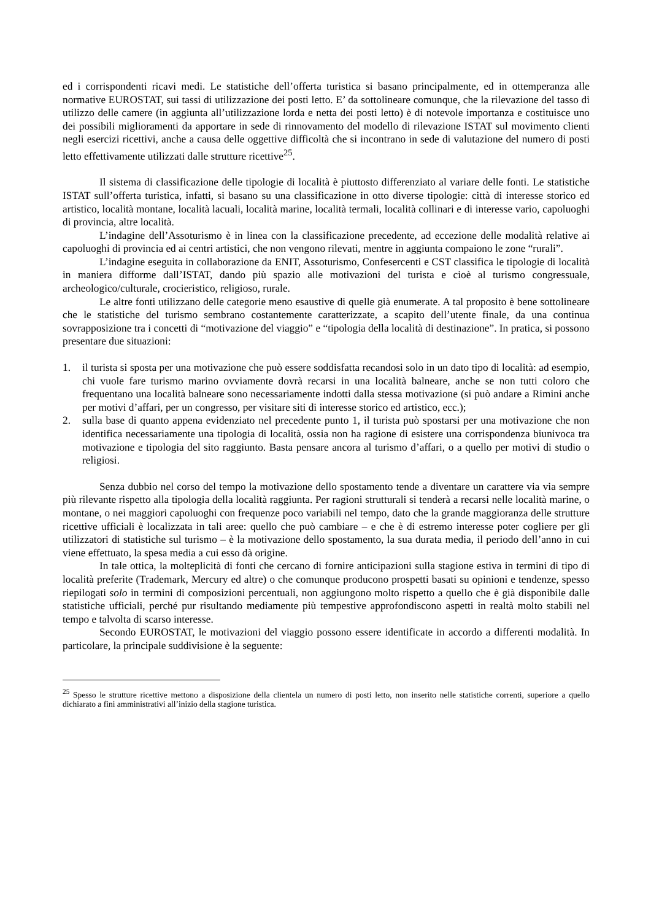ed i corrispondenti ricavi medi. Le statistiche dell’offerta turistica si basano principalmente, ed in ottemperanza alle normative EUROSTAT, sui tassi di utilizzazione dei posti letto. E’ da sottolineare comunque, che la rilevazione del tasso di utilizzo delle camere (in aggiunta all’utilizzazione lorda e netta dei posti letto) è di notevole importanza e costituisce uno dei possibili miglioramenti da apportare in sede di rinnovamento del modello di rilevazione ISTAT sul movimento clienti negli esercizi ricettivi, anche a causa delle oggettive difficoltà che si incontrano in sede di valutazione del numero di posti letto effettivamente utilizzati dalle strutture ricettive<sup>25</sup>.
Il sistema di classificazione delle tipologie di località è piuttosto differenziato al variare delle fonti. Le statistiche ISTAT sull’offerta turistica, infatti, si basano su una classificazione in otto diverse tipologie: città di interesse storico ed artistico, località montane, località lacuali, località marine, località termali, località collinari e di interesse vario, capoluoghi di provincia, altre località.
L’indagine dell’Assoturismo è in linea con la classificazione precedente, ad eccezione delle modalità relative ai capoluoghi di provincia ed ai centri artistici, che non vengono rilevati, mentre in aggiunta compaiono le zone “rurali”.
L’indagine eseguita in collaborazione da ENIT, Assoturismo, Confesercenti e CST classifica le tipologie di località in maniera difforme dall’ISTAT, dando più spazio alle motivazioni del turista e cioè al turismo congressuale, archeologico/culturale, crocieristico, religioso, rurale.
Le altre fonti utilizzano delle categorie meno esaustive di quelle già enumerate. A tal proposito è bene sottolineare che le statistiche del turismo sembrano costantemente caratterizzate, a scapito dell’utente finale, da una continua sovrapposizione tra i concetti di “motivazione del viaggio” e “tipologia della località di destinazione”. In pratica, si possono presentare due situazioni:
1. il turista si sposta per una motivazione che può essere soddisfatta recandosi solo in un dato tipo di località: ad esempio, chi vuole fare turismo marino ovviamente dovrà recarsi in una località balneare, anche se non tutti coloro che frequentano una località balneare sono necessariamente indotti dalla stessa motivazione (si può andare a Rimini anche per motivi d’affari, per un congresso, per visitare siti di interesse storico ed artistico, ecc.);
2. sulla base di quanto appena evidenziato nel precedente punto 1, il turista può spostarsi per una motivazione che non identifica necessariamente una tipologia di località, ossia non ha ragione di esistere una corrispondenza biunivoca tra motivazione e tipologia del sito raggiunto. Basta pensare ancora al turismo d’affari, o a quello per motivi di studio o religiosi.
Senza dubbio nel corso del tempo la motivazione dello spostamento tende a diventare un carattere via via sempre più rilevante rispetto alla tipologia della località raggiunta. Per ragioni strutturali si tenderà a recarsi nelle località marine, o montane, o nei maggiori capoluoghi con frequenze poco variabili nel tempo, dato che la grande maggioranza delle strutture ricettive ufficiali è localizzata in tali aree: quello che può cambiare – e che è di estremo interesse poter cogliere per gli utilizzatori di statistiche sul turismo – è la motivazione dello spostamento, la sua durata media, il periodo dell’anno in cui viene effettuato, la spesa media a cui esso dà origine.
In tale ottica, la molteplicità di fonti che cercano di fornire anticipazioni sulla stagione estiva in termini di tipo di località preferite (Trademark, Mercury ed altre) o che comunque producono prospetti basati su opinioni e tendenze, spesso riepilogati solo in termini di composizioni percentuali, non aggiungono molto rispetto a quello che è già disponibile dalle statistiche ufficiali, perché pur risultando mediamente più tempestive approfondiscono aspetti in realtà molto stabili nel tempo e talvolta di scarso interesse.
Secondo EUROSTAT, le motivazioni del viaggio possono essere identificate in accordo a differenti modalità. In particolare, la principale suddivisione è la seguente:
<sup>25</sup> Spesso le strutture ricettive mettono a disposizione della clientela un numero di posti letto, non inserito nelle statistiche correnti, superiore a quello dichiarato a fini amministrativi all’inizio della stagione turistica.